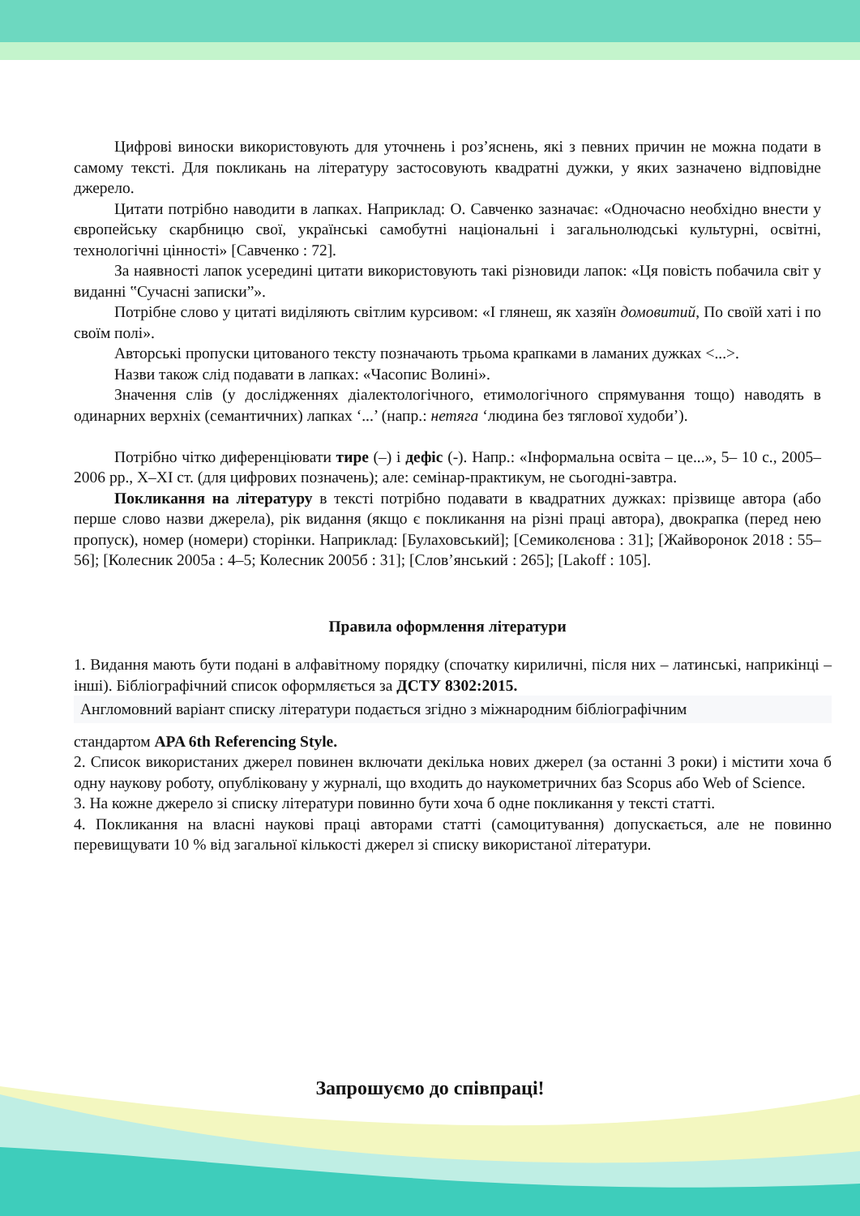Цифрові виноски використовують для уточнень і роз’яснень, які з певних причин не можна подати в самому тексті. Для покликань на літературу застосовують квадратні дужки, у яких зазначено відповідне джерело.
Цитати потрібно наводити в лапках. Наприклад: О. Савченко зазначає: «Одночасно необхідно внести у європейську скарбницю свої, українські самобутні національні і загальнолюдські культурні, освітні, технологічні цінності» [Савченко : 72].
За наявності лапок усередині цитати використовують такі різновиди лапок: «Ця повість побачила світ у виданні ‟Сучасні записки”».
Потрібне слово у цитаті виділяють світлим курсивом: «І глянеш, як хазяїн домовитий, По своїй хаті і по своїм полі».
Авторські пропуски цитованого тексту позначають трьома крапками в ламаних дужках <...>.
Назви також слід подавати в лапках: «Часопис Волині».
Значення слів (у дослідженнях діалектологічного, етимологічного спрямування тощо) наводять в одинарних верхніх (семантичних) лапках ʻ...’ (напр.: нетяга ʻлюдина без тяглової худоби’).
Потрібно чітко диференціювати тире (–) і дефіс (-). Напр.: «Інформальна освіта – це...», 5– 10 с., 2005–2006 рр., X–XI ст. (для цифрових позначень); але: семінар-практикум, не сьогодні-завтра.
Покликання на літературу в тексті потрібно подавати в квадратних дужках: прізвище автора (або перше слово назви джерела), рік видання (якщо є покликання на різні праці автора), двокрапка (перед нею пропуск), номер (номери) сторінки. Наприклад: [Булаховський]; [Семиколєнова : 31]; [Жайворонок 2018 : 55–56]; [Колесник 2005а : 4–5; Колесник 2005б : 31]; [Слов’янський : 265]; [Lakoff : 105].
Правила оформлення літератури
1. Видання мають бути подані в алфавітному порядку (спочатку кириличні, після них – латинські, наприкінці – інші). Бібліографічний список оформляється за ДСТУ 8302:2015.
Англомовний варіант списку літератури подається згідно з міжнародним бібліографічним
стандартом APA 6th Referencing Style.
2. Список використаних джерел повинен включати декілька нових джерел (за останні 3 роки) і містити хоча б одну наукову роботу, опубліковану у журналі, що входить до наукометричних баз Scopus або Web of Science.
3. На кожне джерело зі списку літератури повинно бути хоча б одне покликання у тексті статті.
4. Покликання на власні наукові праці авторами статті (самоцитування) допускається, але не повинно перевищувати 10 % від загальної кількості джерел зі списку використаної літератури.
Запрошуємо до співпраці!